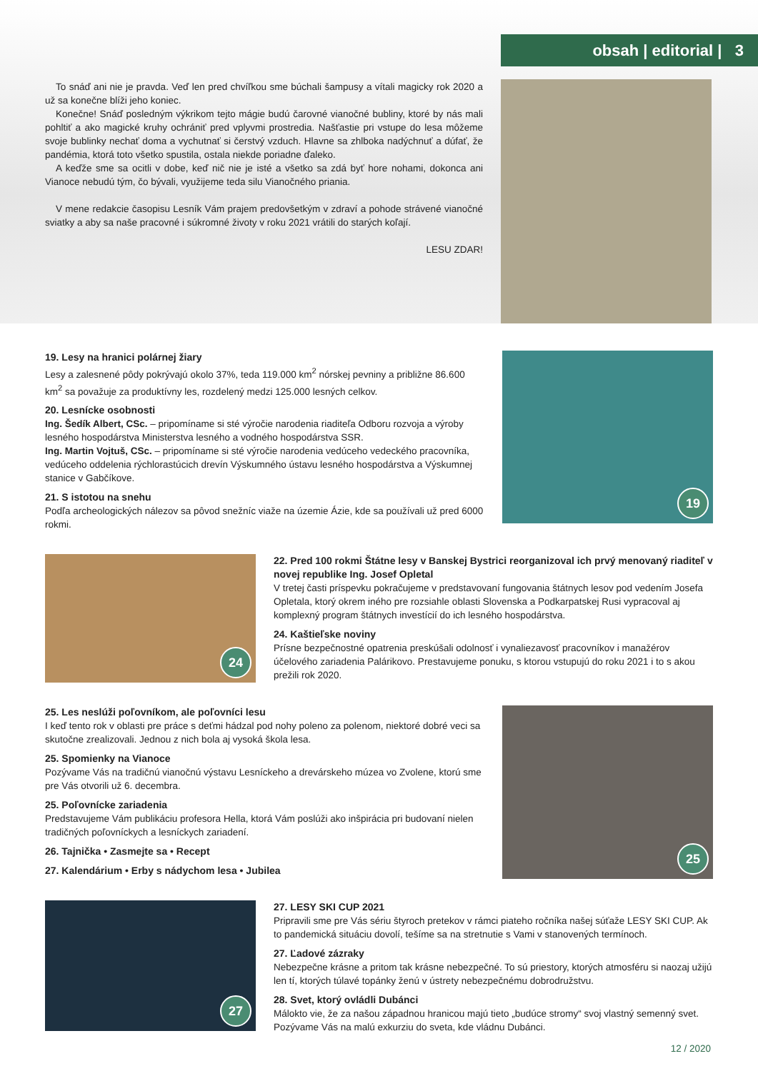obsah | editorial | 3
To snáď ani nie je pravda. Veď len pred chvíľkou sme búchali šampusy a vítali magicky rok 2020 a už sa konečne blíži jeho koniec.
Konečne! Snáď posledným výkrikom tejto mágie budú čarovné vianočné bubliny, ktoré by nás mali pohltiť a ako magické kruhy ochrániť pred vplyvmi prostredia. Našťastie pri vstupe do lesa môžeme svoje bublinky nechať doma a vychutnať si čerstvý vzduch. Hlavne sa zhlboka nadýchnuť a dúfať, že pandémia, ktorá toto všetko spustila, ostala niekde poriadne ďaleko.
A keďže sme sa ocitli v dobe, keď nič nie je isté a všetko sa zdá byť hore nohami, dokonca ani Vianoce nebudú tým, čo bývali, využijeme teda silu Vianočného priania.
V mene redakcie časopisu Lesník Vám prajem predovšetkým v zdraví a pohode strávené vianočné sviatky a aby sa naše pracovné i súkromné životy v roku 2021 vrátili do starých koľají.
LESU ZDAR!
19. Lesy na hranici polárnej žiary
Lesy a zalesnené pôdy pokrývajú okolo 37%, teda 119.000 km<sup>2</sup> nórskej pevniny a približne 86.600 km<sup>2</sup> sa považuje za produktívny les, rozdelený medzi 125.000 lesných celkov.
20. Lesnícke osobnosti
Ing. Šedík Albert, CSc. – pripomíname si sté výročie narodenia riaditeľa Odboru rozvoja a výroby lesného hospodárstva Ministerstva lesného a vodného hospodárstva SSR.
Ing. Martin Vojtuš, CSc. – pripomíname si sté výročie narodenia vedúceho vedeckého pracovníka, vedúceho oddelenia rýchlorastúcich drevín Výskumného ústavu lesného hospodárstva a Výskumnej stanice v Gabčíkove.
21. S istotou na snehu
Podľa archeologických nálezov sa pôvod snežníc viaže na územie Ázie, kde sa používali už pred 6000 rokmi.
19
24
22. Pred 100 rokmi Štátne lesy v Banskej Bystrici reorganizoval ich prvý menovaný riaditeľ v novej republike Ing. Josef Opletal
V tretej časti príspevku pokračujeme v predstavovaní fungovania štátnych lesov pod vedením Josefa Opletala, ktorý okrem iného pre rozsiahle oblasti Slovenska a Podkarpatskej Rusi vypracoval aj komplexný program štátnych investícií do ich lesného hospodárstva.
24. Kaštieľske noviny
Prísne bezpečnostné opatrenia preskúšali odolnosť i vynaliezavosť pracovníkov i manažérov účelového zariadenia Palárikovo. Prestavujeme ponuku, s ktorou vstupujú do roku 2021 i to s akou prežili rok 2020.
25. Les neslúži poľovníkom, ale poľovníci lesu
I keď tento rok v oblasti pre práce s deťmi hádzal pod nohy poleno za polenom, niektoré dobré veci sa skutočne zrealizovali. Jednou z nich bola aj vysoká škola lesa.
25. Spomienky na Vianoce
Pozývame Vás na tradičnú vianočnú výstavu Lesníckeho a drevárskeho múzea vo Zvolene, ktorú sme pre Vás otvorili už 6. decembra.
25. Poľovnícke zariadenia
Predstavujeme Vám publikáciu profesora Hella, ktorá Vám poslúži ako inšpirácia pri budovaní nielen tradičných poľovníckych a lesníckych zariadení.
26. Tajnička • Zasmejte sa • Recept
27. Kalendárium • Erby s nádychom lesa • Jubilea
25
27
27. LESY SKI CUP 2021
Pripravili sme pre Vás sériu štyroch pretekov v rámci piateho ročníka našej súťaže LESY SKI CUP. Ak to pandemická situáciu dovolí, tešíme sa na stretnutie s Vami v stanovených termínoch.
27. Ľadové zázraky
Nebezpečne krásne a pritom tak krásne nebezpečné. To sú priestory, ktorých atmosféru si naozaj užijú len tí, ktorých túlavé topánky ženú v ústrety nebezpečnému dobrodružstvu.
28. Svet, ktorý ovládli Dubánci
Málokto vie, že za našou západnou hranicou majú tieto „budúce stromy“ svoj vlastný semenný svet. Pozývame Vás na malú exkurziu do sveta, kde vládnu Dubánci.
12 / 2020